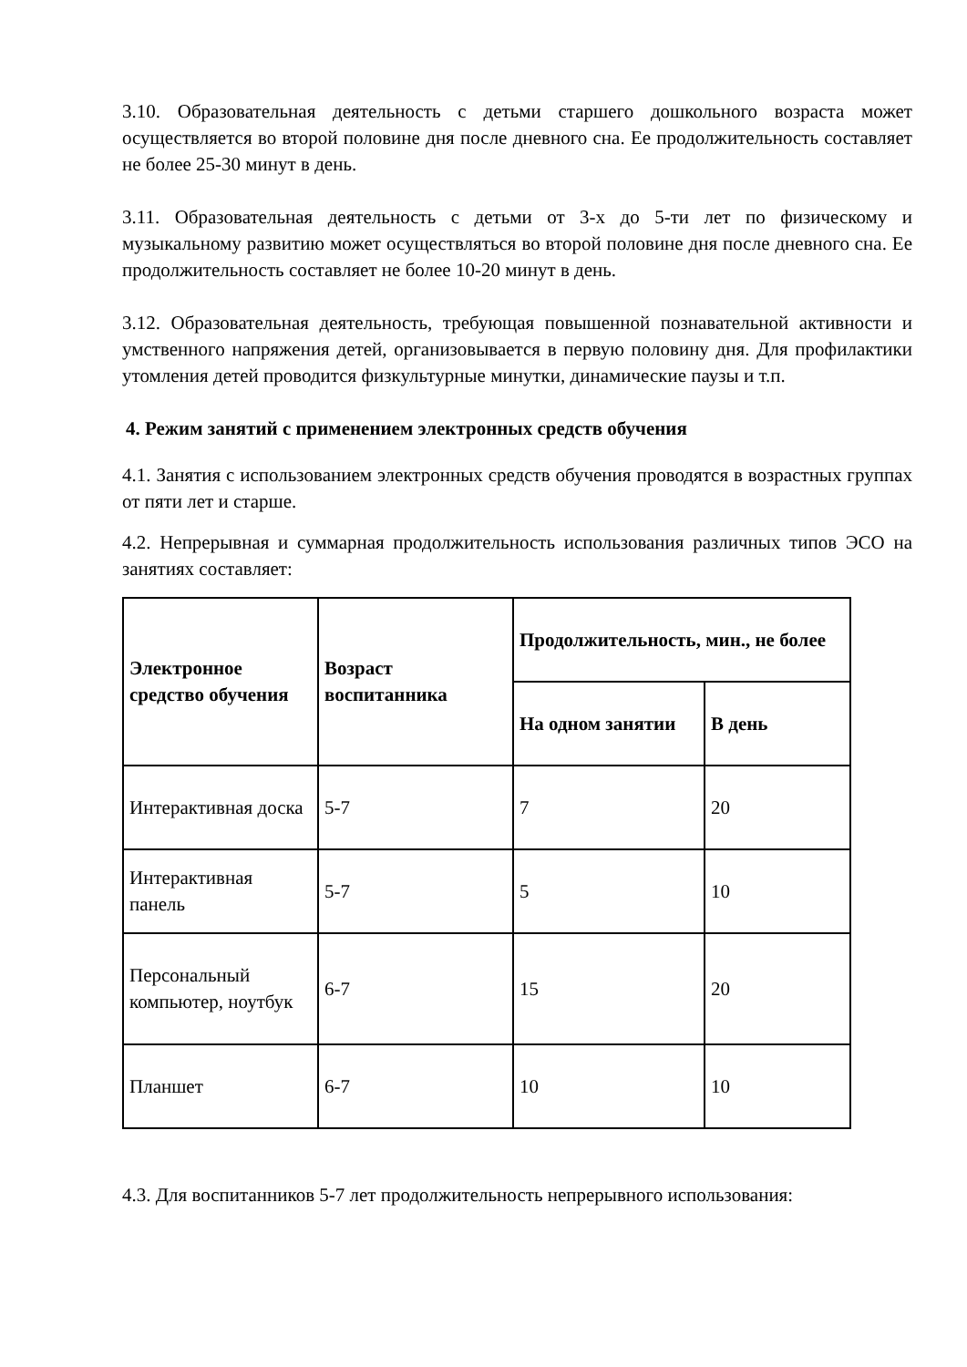3.10. Образовательная деятельность с детьми старшего дошкольного возраста может осуществляется во второй половине дня после дневного сна. Ее продолжительность составляет не более 25-30 минут в день.
3.11. Образовательная деятельность с детьми от 3-х до 5-ти лет по физическому и музыкальному развитию может осуществляться во второй половине дня после дневного сна. Ее продолжительность составляет не более 10-20 минут в день.
3.12. Образовательная деятельность, требующая повышенной познавательной активности и умственного напряжения детей, организовывается в первую половину дня. Для профилактики утомления детей проводится физкультурные минутки, динамические паузы и т.п.
4. Режим занятий с применением электронных средств обучения
4.1. Занятия с использованием электронных средств обучения проводятся в возрастных группах от пяти лет и старше.
4.2. Непрерывная и суммарная продолжительность использования различных типов ЭСО на занятиях составляет:
| Электронное средство обучения | Возраст воспитанника | Продолжительность, мин., не более | |
| --- | --- | --- | --- |
| | | На одном занятии | В день |
| Интерактивная доска | 5-7 | 7 | 20 |
| Интерактивная панель | 5-7 | 5 | 10 |
| Персональный компьютер, ноутбук | 6-7 | 15 | 20 |
| Планшет | 6-7 | 10 | 10 |
4.3. Для воспитанников 5-7 лет продолжительность непрерывного использования: